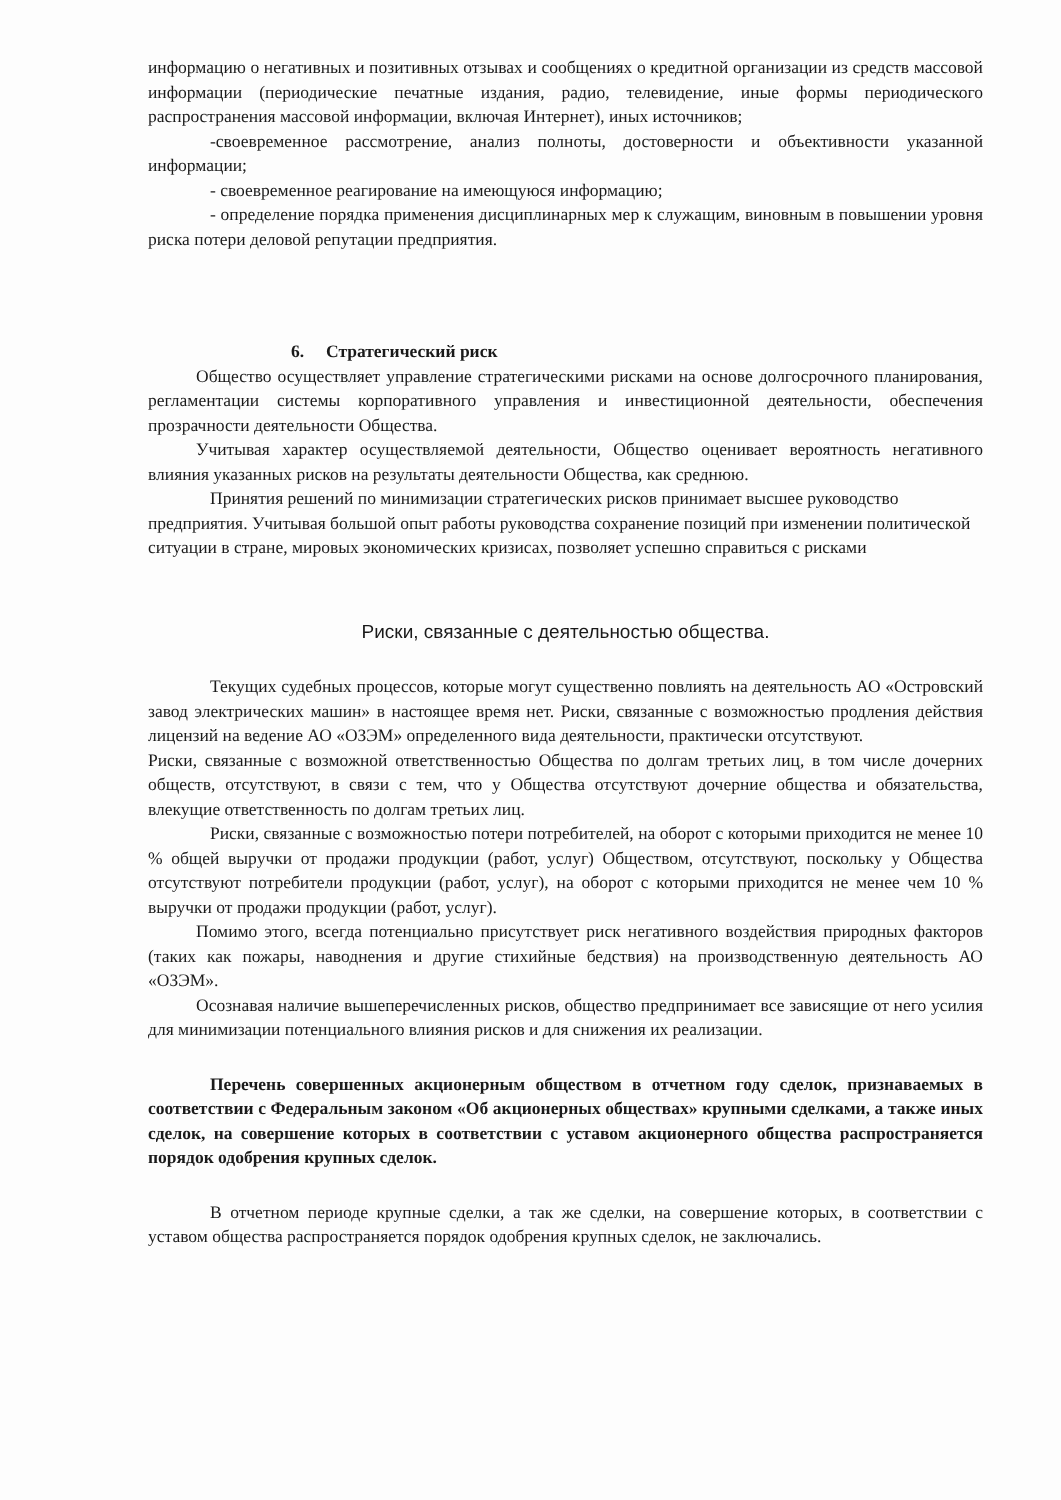информацию о негативных и позитивных отзывах и сообщениях о кредитной организации из средств массовой информации (периодические печатные издания, радио, телевидение, иные формы периодического распространения массовой информации, включая Интернет), иных источников;
-своевременное рассмотрение, анализ полноты, достоверности и объективности указанной информации;
- своевременное реагирование на имеющуюся информацию;
- определение порядка применения дисциплинарных мер к служащим, виновным в повышении уровня риска потери деловой репутации предприятия.
6. Стратегический риск
Общество осуществляет управление стратегическими рисками на основе долгосрочного планирования, регламентации системы корпоративного управления и инвестиционной деятельности, обеспечения прозрачности деятельности Общества.
Учитывая характер осуществляемой деятельности, Общество оценивает вероятность негативного влияния указанных рисков на результаты деятельности Общества, как среднюю.
Принятия решений по минимизации стратегических рисков принимает высшее руководство предприятия. Учитывая большой опыт работы руководства сохранение позиций при изменении политической ситуации в стране, мировых экономических кризисах, позволяет успешно справиться с рисками
Риски, связанные с деятельностью общества.
Текущих судебных процессов, которые могут существенно повлиять на деятельность АО «Островский завод электрических машин» в настоящее время нет. Риски, связанные с возможностью продления действия лицензий на ведение АО «ОЗЭМ» определенного вида деятельности, практически отсутствуют.
Риски, связанные с возможной ответственностью Общества по долгам третьих лиц, в том числе дочерних обществ, отсутствуют, в связи с тем, что у Общества отсутствуют дочерние общества и обязательства, влекущие ответственность по долгам третьих лиц.
Риски, связанные с возможностью потери потребителей, на оборот с которыми приходится не менее 10 % общей выручки от продажи продукции (работ, услуг) Обществом, отсутствуют, поскольку у Общества отсутствуют потребители продукции (работ, услуг), на оборот с которыми приходится не менее чем 10 % выручки от продажи продукции (работ, услуг).
Помимо этого, всегда потенциально присутствует риск негативного воздействия природных факторов (таких как пожары, наводнения и другие стихийные бедствия) на производственную деятельность АО «ОЗЭМ».
Осознавая наличие вышеперечисленных рисков, общество предпринимает все зависящие от него усилия для минимизации потенциального влияния рисков и для снижения их реализации.
Перечень совершенных акционерным обществом в отчетном году сделок, признаваемых в соответствии с Федеральным законом «Об акционерных обществах» крупными сделками, а также иных сделок, на совершение которых в соответствии с уставом акционерного общества распространяется порядок одобрения крупных сделок.
В отчетном периоде крупные сделки, а так же сделки, на совершение которых, в соответствии с уставом общества распространяется порядок одобрения крупных сделок, не заключались.